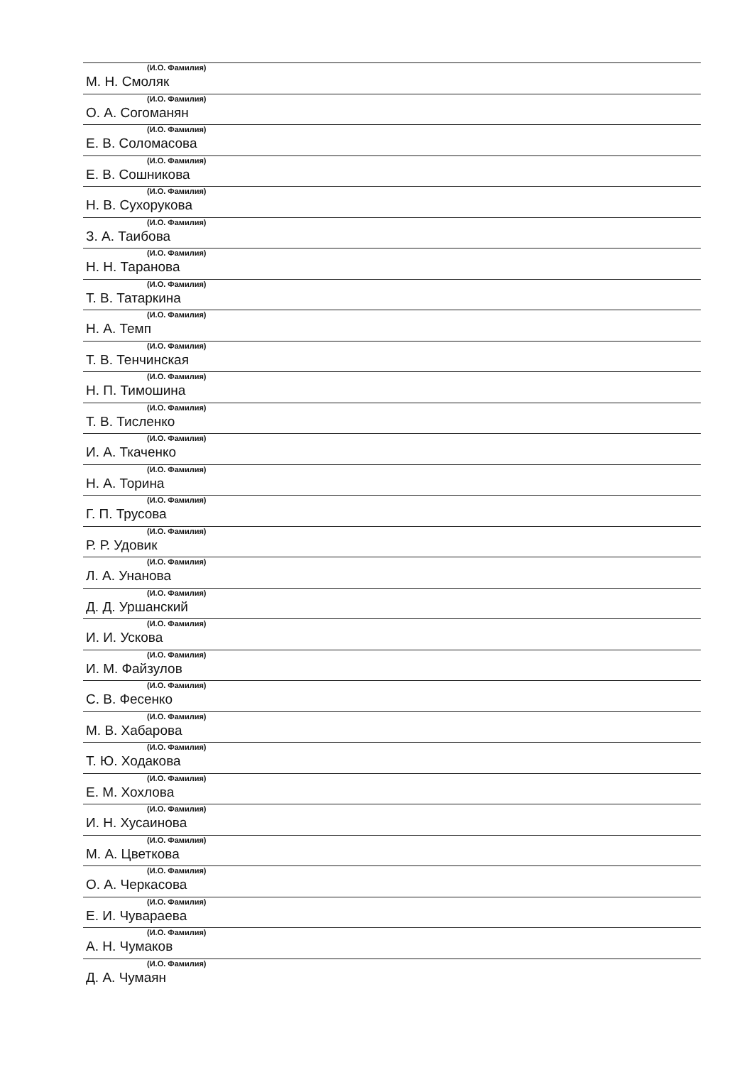(И.О. Фамилия)
М. Н. Смоляк
(И.О. Фамилия)
О. А. Согоманян
(И.О. Фамилия)
Е. В. Соломасова
(И.О. Фамилия)
Е. В. Сошникова
(И.О. Фамилия)
Н. В. Сухорукова
(И.О. Фамилия)
З. А. Таибова
(И.О. Фамилия)
Н. Н. Таранова
(И.О. Фамилия)
Т. В. Татаркина
(И.О. Фамилия)
Н. А. Темп
(И.О. Фамилия)
Т. В. Тенчинская
(И.О. Фамилия)
Н. П. Тимошина
(И.О. Фамилия)
Т. В. Тисленко
(И.О. Фамилия)
И. А. Ткаченко
(И.О. Фамилия)
Н. А. Торина
(И.О. Фамилия)
Г. П. Трусова
(И.О. Фамилия)
Р. Р. Удовик
(И.О. Фамилия)
Л. А. Унанова
(И.О. Фамилия)
Д. Д. Уршанский
(И.О. Фамилия)
И. И. Ускова
(И.О. Фамилия)
И. М. Файзулов
(И.О. Фамилия)
С. В. Фесенко
(И.О. Фамилия)
М. В. Хабарова
(И.О. Фамилия)
Т. Ю. Ходакова
(И.О. Фамилия)
Е. М. Хохлова
(И.О. Фамилия)
И. Н. Хусаинова
(И.О. Фамилия)
М. А. Цветкова
(И.О. Фамилия)
О. А. Черкасова
(И.О. Фамилия)
Е. И. Чувараева
(И.О. Фамилия)
А. Н. Чумаков
(И.О. Фамилия)
Д. А. Чумаян